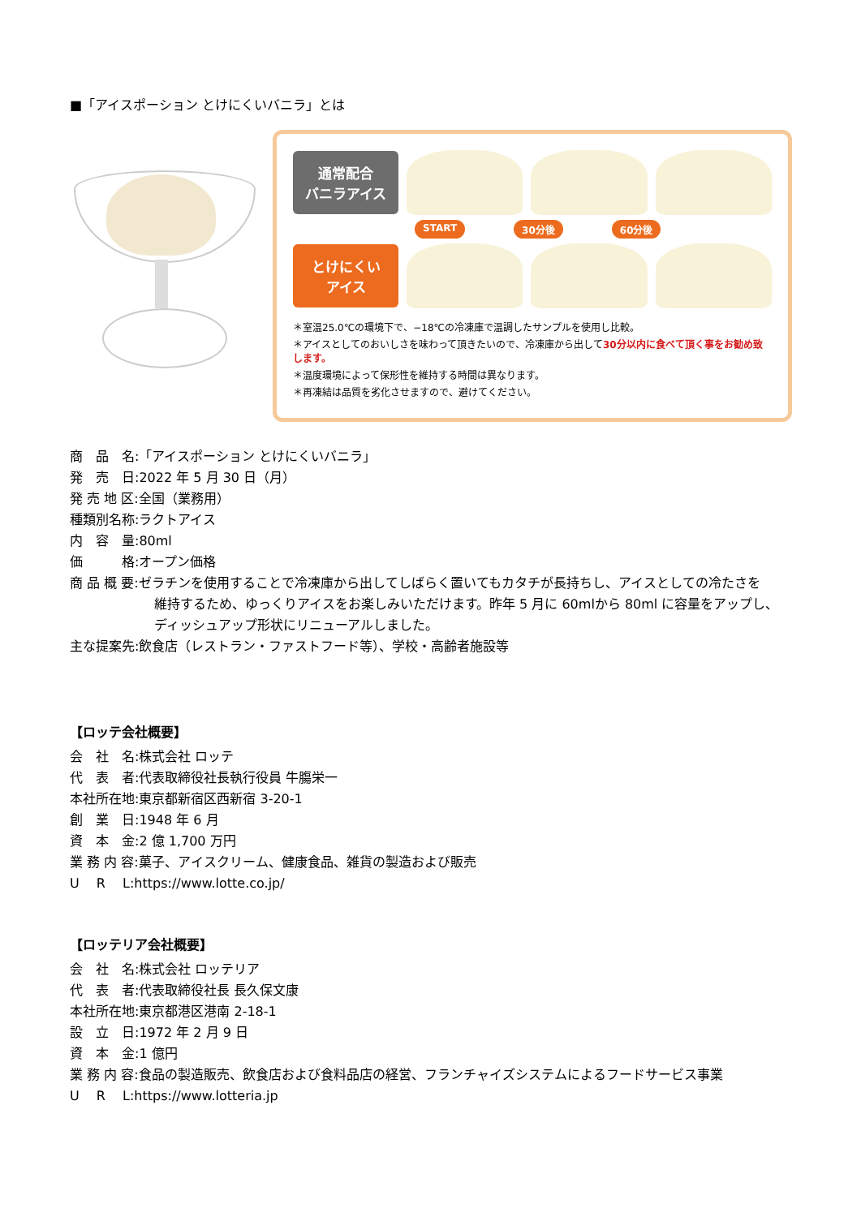■「アイスポーション とけにくいバニラ」とは
通常配合
バニラアイス
START 30分後 60分後
とけにくい
アイス
＊室温25.0℃の環境下で、−18℃の冷凍庫で温調したサンプルを使用し比較。
＊アイスとしてのおいしさを味わって頂きたいので、冷凍庫から出して30分以内に食べて頂く事をお勧め致します。
＊温度環境によって保形性を維持する時間は異なります。
＊再凍結は品質を劣化させますので、避けてください。
商　品　名:「アイスポーション とけにくいバニラ」
発　売　日:2022 年 5 月 30 日（月）
発 売 地 区:全国（業務用）
種類別名称:ラクトアイス
内　容　量:80ml
価　　　格:オープン価格
商 品 概 要:ゼラチンを使用することで冷凍庫から出してしばらく置いてもカタチが長持ちし、アイスとしての冷たさを
維持するため、ゆっくりアイスをお楽しみいただけます。昨年 5 月に 60mlから 80ml に容量をアップし、
ディッシュアップ形状にリニューアルしました。
主な提案先:飲食店（レストラン・ファストフード等）、学校・高齢者施設等
【ロッテ会社概要】
会　社　名:株式会社 ロッテ
代　表　者:代表取締役社長執行役員 牛膓栄一
本社所在地:東京都新宿区西新宿 3-20-1
創　業　日:1948 年 6 月
資　本　金:2 億 1,700 万円
業 務 内 容:菓子、アイスクリーム、健康食品、雑貨の製造および販売
U　 R　 L:https://www.lotte.co.jp/
【ロッテリア会社概要】
会　社　名:株式会社 ロッテリア
代　表　者:代表取締役社長 長久保文康
本社所在地:東京都港区港南 2-18-1
設　立　日:1972 年 2 月 9 日
資　本　金:1 億円
業 務 内 容:食品の製造販売、飲食店および食料品店の経営、フランチャイズシステムによるフードサービス事業
U　 R　 L:https://www.lotteria.jp